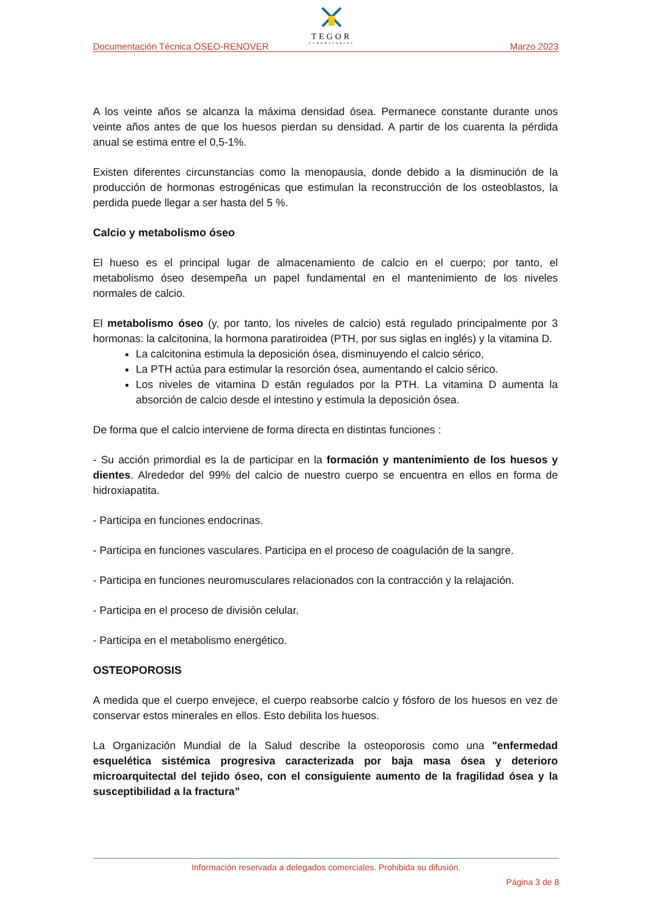TEGOR
LABORATORIOS
Documentación Técnica OSEO-RENOVER Marzo 2023
A los veinte años se alcanza la máxima densidad ósea. Permanece constante durante unos veinte años antes de que los huesos pierdan su densidad. A partir de los cuarenta la pérdida anual se estima entre el 0,5-1%.
Existen diferentes circunstancias como la menopausia, donde debido a la disminución de la producción de hormonas estrogénicas que estimulan la reconstrucción de los osteoblastos, la perdida puede llegar a ser hasta del 5 %.
Calcio y metabolismo óseo
El hueso es el principal lugar de almacenamiento de calcio en el cuerpo; por tanto, el metabolismo óseo desempeña un papel fundamental en el mantenimiento de los niveles normales de calcio.
El metabolismo óseo (y, por tanto, los niveles de calcio) está regulado principalmente por 3 hormonas: la calcitonina, la hormona paratiroidea (PTH, por sus siglas en inglés) y la vitamina D.
La calcitonina estimula la deposición ósea, disminuyendo el calcio sérico,
La PTH actúa para estimular la resorción ósea, aumentando el calcio sérico.
Los niveles de vitamina D están regulados por la PTH. La vitamina D aumenta la absorción de calcio desde el intestino y estimula la deposición ósea.
De forma que el calcio interviene de forma directa en distintas funciones :
- Su acción primordial es la de participar en la formación y mantenimiento de los huesos y dientes. Alrededor del 99% del calcio de nuestro cuerpo se encuentra en ellos en forma de hidroxiapatita.
- Participa en funciones endocrinas.
- Participa en funciones vasculares. Participa en el proceso de coagulación de la sangre.
- Participa en funciones neuromusculares relacionados con la contracción y la relajación.
- Participa en el proceso de división celular.
- Participa en el metabolismo energético.
OSTEOPOROSIS
A medida que el cuerpo envejece, el cuerpo reabsorbe calcio y fósforo de los huesos en vez de conservar estos minerales en ellos. Esto debilita los huesos.
La Organización Mundial de la Salud describe la osteoporosis como una "enfermedad esquelética sistémica progresiva caracterizada por baja masa ósea y deterioro microarquitectal del tejido óseo, con el consiguiente aumento de la fragilidad ósea y la susceptibilidad a la fractura”
Información reservada a delegados comerciales. Prohibida su difusión.
Página 3 de 8